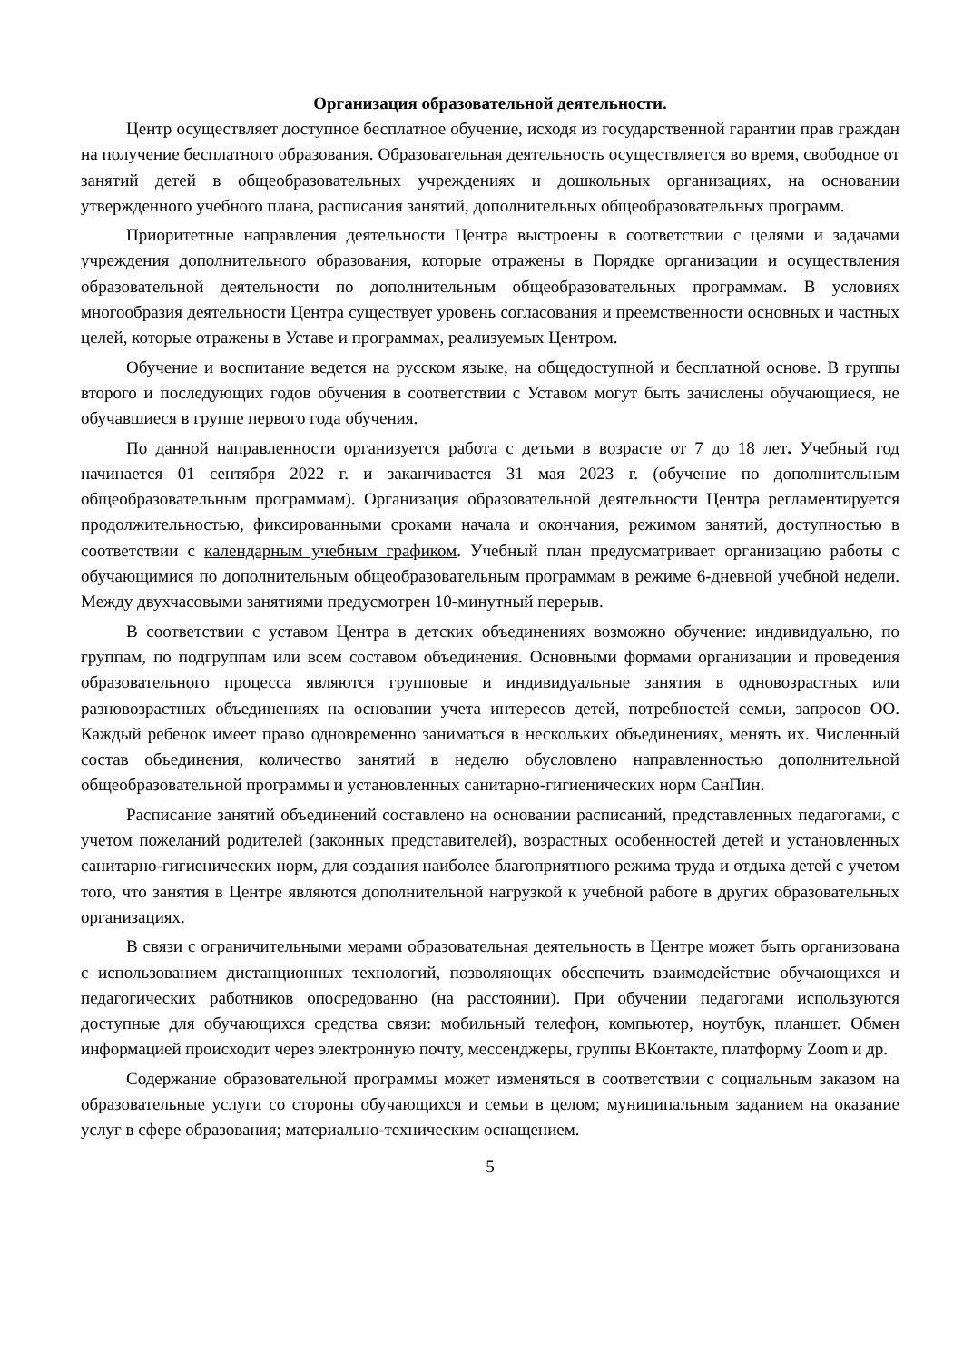Организация образовательной деятельности.
Центр осуществляет доступное бесплатное обучение, исходя из государственной гарантии прав граждан на получение бесплатного образования. Образовательная деятельность осуществляется во время, свободное от занятий детей в общеобразовательных учреждениях и дошкольных организациях, на основании утвержденного учебного плана, расписания занятий, дополнительных общеобразовательных программ.
Приоритетные направления деятельности Центра выстроены в соответствии с целями и задачами учреждения дополнительного образования, которые отражены в Порядке организации и осуществления образовательной деятельности по дополнительным общеобразовательных программам. В условиях многообразия деятельности Центра существует уровень согласования и преемственности основных и частных целей, которые отражены в Уставе и программах, реализуемых Центром.
Обучение и воспитание ведется на русском языке, на общедоступной и бесплатной основе. В группы второго и последующих годов обучения в соответствии с Уставом могут быть зачислены обучающиеся, не обучавшиеся в группе первого года обучения.
По данной направленности организуется работа с детьми в возрасте от 7 до 18 лет. Учебный год начинается 01 сентября 2022 г. и заканчивается 31 мая 2023 г. (обучение по дополнительным общеобразовательным программам). Организация образовательной деятельности Центра регламентируется продолжительностью, фиксированными сроками начала и окончания, режимом занятий, доступностью в соответствии с календарным учебным графиком. Учебный план предусматривает организацию работы с обучающимися по дополнительным общеобразовательным программам в режиме 6-дневной учебной недели. Между двухчасовыми занятиями предусмотрен 10-минутный перерыв.
В соответствии с уставом Центра в детских объединениях возможно обучение: индивидуально, по группам, по подгруппам или всем составом объединения. Основными формами организации и проведения образовательного процесса являются групповые и индивидуальные занятия в одновозрастных или разновозрастных объединениях на основании учета интересов детей, потребностей семьи, запросов ОО. Каждый ребенок имеет право одновременно заниматься в нескольких объединениях, менять их. Численный состав объединения, количество занятий в неделю обусловлено направленностью дополнительной общеобразовательной программы и установленных санитарно-гигиенических норм СанПин.
Расписание занятий объединений составлено на основании расписаний, представленных педагогами, с учетом пожеланий родителей (законных представителей), возрастных особенностей детей и установленных санитарно-гигиенических норм, для создания наиболее благоприятного режима труда и отдыха детей с учетом того, что занятия в Центре являются дополнительной нагрузкой к учебной работе в других образовательных организациях.
В связи с ограничительными мерами образовательная деятельность в Центре может быть организована с использованием дистанционных технологий, позволяющих обеспечить взаимодействие обучающихся и педагогических работников опосредованно (на расстоянии). При обучении педагогами используются доступные для обучающихся средства связи: мобильный телефон, компьютер, ноутбук, планшет. Обмен информацией происходит через электронную почту, мессенджеры, группы ВКонтакте, платформу Zoom и др.
Содержание образовательной программы может изменяться в соответствии с социальным заказом на образовательные услуги со стороны обучающихся и семьи в целом; муниципальным заданием на оказание услуг в сфере образования; материально-техническим оснащением.
5